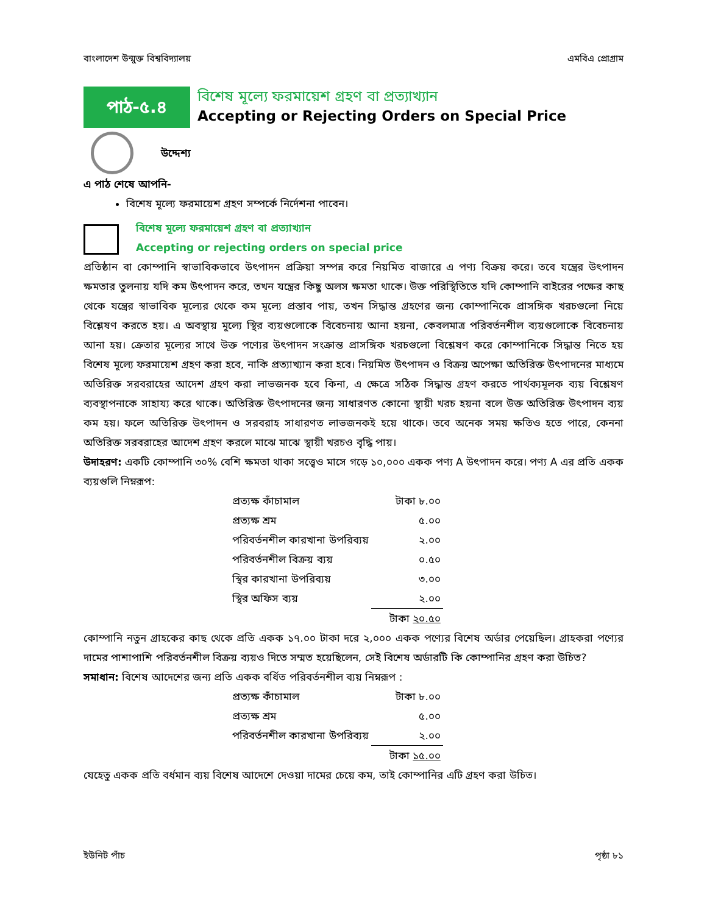বাংলাদেশ উন্মুক্ত বিশ্ববিদ্যালয় এমবিএ প্রোগ্রাম
পাঠ-৫.৪
বিশেষ মূল্যে ফরমায়েশ গ্রহণ বা প্রত্যাখ্যান
Accepting or Rejecting Orders on Special Price
উদ্দেশ্য
এ পাঠ শেষে আপনি-
বিশেষ মূল্যে ফরমায়েশ গ্রহণ সম্পর্কে নির্দেশনা পাবেন।
বিশেষ মূল্যে ফরমায়েশ গ্রহণ বা প্রত্যাখ্যান
Accepting or rejecting orders on special price
প্রতিষ্ঠান বা কোম্পানি স্বাভাবিকভাবে উৎপাদন প্রক্রিয়া সম্পন্ন করে নিয়মিত বাজারে এ পণ্য বিক্রয় করে। তবে যন্ত্রের উৎপাদন ক্ষমতার তুলনায় যদি কম উৎপাদন করে, তখন যন্ত্রের কিছু অলস ক্ষমতা থাকে। উক্ত পরিস্থিতিতে যদি কোম্পানি বাইরের পক্ষের কাছ থেকে যন্ত্রের স্বাভাবিক মূল্যের থেকে কম মূল্যে প্রস্তাব পায়, তখন সিদ্ধান্ত গ্রহণের জন্য কোম্পানিকে প্রাসঙ্গিক খরচগুলো নিয়ে বিশ্লেষণ করতে হয়। এ অবস্থায় মূল্যে স্থির ব্যয়গুলোকে বিবেচনায় আনা হয়না, কেবলমাত্র পরিবর্তনশীল ব্যয়গুলোকে বিবেচনায় আনা হয়। ক্রেতার মূল্যের সাথে উক্ত পণ্যের উৎপাদন সংক্রান্ত প্রাসঙ্গিক খরচগুলো বিশ্লেষণ করে কোম্পানিকে সিদ্ধান্ত নিতে হয় বিশেষ মূল্যে ফরমায়েশ গ্রহণ করা হবে, নাকি প্রত্যাখ্যান করা হবে। নিয়মিত উৎপাদন ও বিক্রয় অপেক্ষা অতিরিক্ত উৎপাদনের মাধ্যমে অতিরিক্ত সরবরাহের আদেশ গ্রহণ করা লাভজনক হবে কিনা, এ ক্ষেত্রে সঠিক সিদ্ধান্ত গ্রহণ করতে পার্থক্যমূলক ব্যয় বিশ্লেষণ ব্যবস্থাপনাকে সাহায্য করে থাকে। অতিরিক্ত উৎপাদনের জন্য সাধারণত কোনো স্থায়ী খরচ হয়না বলে উক্ত অতিরিক্ত উৎপাদন ব্যয় কম হয়। ফলে অতিরিক্ত উৎপাদন ও সরবরাহ সাধারণত লাভজনকই হয়ে থাকে। তবে অনেক সময় ক্ষতিও হতে পারে, কেননা অতিরিক্ত সরবরাহের আদেশ গ্রহণ করলে মাঝে মাঝে স্থায়ী খরচও বৃদ্ধি পায়।
উদাহরণ: একটি কোম্পানি ৩০% বেশি ক্ষমতা থাকা সত্ত্বেও মাসে গড়ে ১০,০০০ একক পণ্য A উৎপাদন করে। পণ্য A এর প্রতি একক ব্যয়গুলি নিম্নরূপ:
| প্রত্যক্ষ কাঁচামাল | টাকা ৮.০০ |
| প্রত্যক্ষ শ্রম | ৫.০০ |
| পরিবর্তনশীল কারখানা উপরিব্যয় | ২.০০ |
| পরিবর্তনশীল বিক্রয় ব্যয় | ০.৫০ |
| স্থির কারখানা উপরিব্যয় | ৩.০০ |
| স্থির অফিস ব্যয় | ২.০০ |
| | টাকা ২০.৫০ |
কোম্পানি নতুন গ্রাহকের কাছ থেকে প্রতি একক ১৭.০০ টাকা দরে ২,০০০ একক পণ্যের বিশেষ অর্ডার পেয়েছিল। গ্রাহকরা পণ্যের দামের পাশাপাশি পরিবর্তনশীল বিক্রয় ব্যয়ও দিতে সম্মত হয়েছিলেন, সেই বিশেষ অর্ডারটি কি কোম্পানির গ্রহণ করা উচিত?
সমাধান: বিশেষ আদেশের জন্য প্রতি একক বর্ধিত পরিবর্তনশীল ব্যয় নিম্নরূপ :
| প্রত্যক্ষ কাঁচামাল | টাকা ৮.০০ |
| প্রত্যক্ষ শ্রম | ৫.০০ |
| পরিবর্তনশীল কারখানা উপরিব্যয় | ২.০০ |
| | টাকা ১৫.০০ |
যেহেতু একক প্রতি বর্ধমান ব্যয় বিশেষ আদেশে দেওয়া দামের চেয়ে কম, তাই কোম্পানির এটি গ্রহণ করা উচিত।
ইউনিট পাঁচ পৃষ্ঠা ৮১